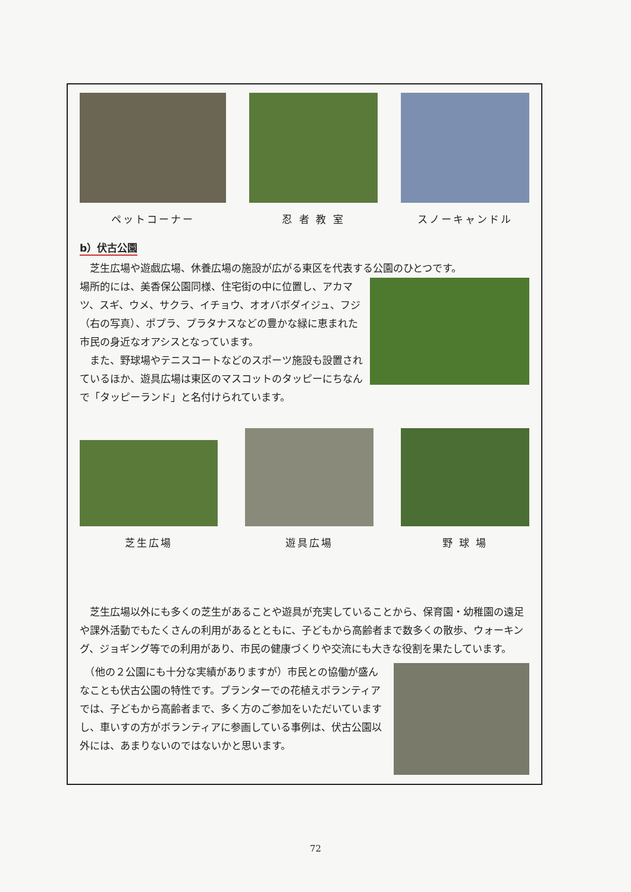ペットコーナー 忍 者 教 室 スノーキャンドル
b）伏古公園
　芝生広場や遊戯広場、休養広場の施設が広がる東区を代表する公園のひとつです。
場所的には、美香保公園同様、住宅街の中に位置し、アカマツ、スギ、ウメ、サクラ、イチョウ、オオバボダイジュ、フジ（右の写真）、ポプラ、プラタナスなどの豊かな緑に恵まれた市民の身近なオアシスとなっています。
　また、野球場やテニスコートなどのスポーツ施設も設置されているほか、遊具広場は東区のマスコットのタッピーにちなんで「タッピーランド」と名付けられています。
芝生広場 遊具広場 野 球 場
　芝生広場以外にも多くの芝生があることや遊具が充実していることから、保育園・幼稚園の遠足や課外活動でもたくさんの利用があるとともに、子どもから高齢者まで数多くの散歩、ウォーキング、ジョギング等での利用があり、市民の健康づくりや交流にも大きな役割を果たしています。
　（他の２公園にも十分な実績がありますが）市民との協働が盛んなことも伏古公園の特性です。プランターでの花植えボランティアでは、子どもから高齢者まで、多く方のご参加をいただいていますし、車いすの方がボランティアに参画している事例は、伏古公園以外には、あまりないのではないかと思います。
72